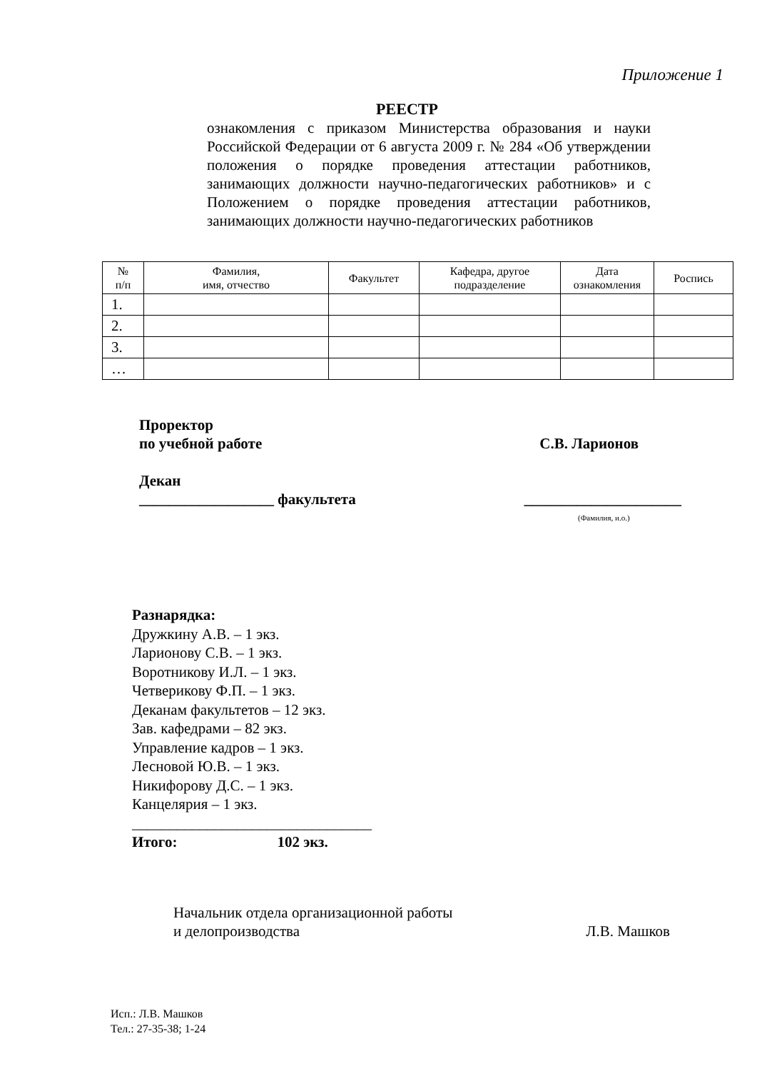Приложение 1
РЕЕСТР
ознакомления с приказом Министерства образования и науки Российской Федерации от 6 августа 2009 г. № 284 «Об утверждении положения о порядке проведения аттестации работников, занимающих должности научно-педагогических работников» и с Положением о порядке проведения аттестации работников, занимающих должности научно-педагогических работников
| № п/п | Фамилия, имя, отчество | Факультет | Кафедра, другое подразделение | Дата ознакомления | Роспись |
| --- | --- | --- | --- | --- | --- |
| 1. | | | | | |
| 2. | | | | | |
| 3. | | | | | |
| … | | | | | |
Проректор
по учебной работе С.В. Ларионов
Декан
__________________ факультета _____________________
(Фамилия, и.о.)
Разнарядка:
Дружкину А.В. – 1 экз.
Ларионову С.В. – 1 экз.
Воротникову И.Л. – 1 экз.
Четверикову Ф.П. – 1 экз.
Деканам факультетов – 12 экз.
Зав. кафедрами – 82 экз.
Управление кадров – 1 экз.
Лесновой Ю.В. – 1 экз.
Никифорову Д.С. – 1 экз.
Канцелярия – 1 экз.
________________________________
Итого: 102 экз.
Начальник отдела организационной работы
и делопроизводства Л.В. Машков
Исп.: Л.В. Машков
Тел.: 27-35-38; 1-24